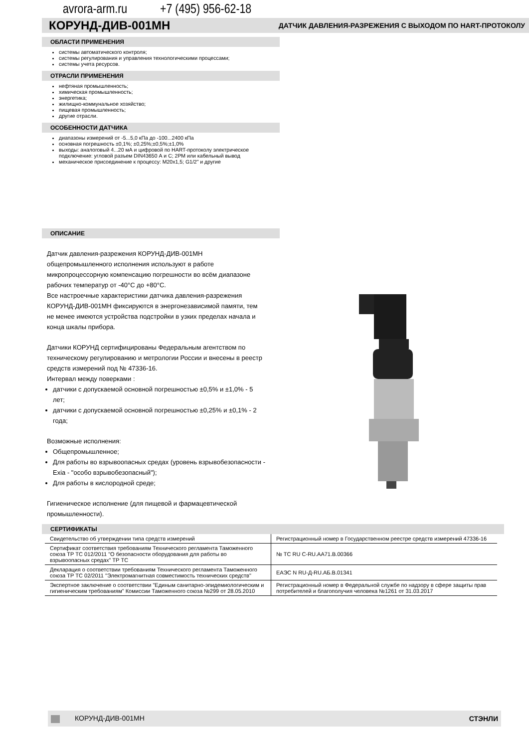avrora-arm.ru +7 (495) 956-62-18
КОРУНД-ДИВ-001МН ДАТЧИК ДАВЛЕНИЯ-РАЗРЕЖЕНИЯ С ВЫХОДОМ ПО HART-ПРОТОКОЛУ
ОБЛАСТИ ПРИМЕНЕНИЯ
системы автоматического контроля;
системы регулирования и управления технологическими процессами;
системы учета ресурсов.
ОТРАСЛИ ПРИМЕНЕНИЯ
нефтяная промышленность;
химическая промышленность;
энергетика;
жилищно-коммунальное хозяйство;
пищевая промышленность;
другие отрасли.
ОСОБЕННОСТИ ДАТЧИКА
диапазоны измерений от -5...5,0 кПа до -100...2400 кПа
основная погрешность ±0,1%; ±0,25%;±0,5%;±1,0%
выходы: аналоговый 4...20 мА и цифровой по HART-протоколу электрическое подключение: угловой разъем DIN43650 А и С; 2РМ или кабельный вывод
механическое присоединение к процессу: М20х1,5; G1/2" и другие
ОПИСАНИЕ
Датчик давления-разрежения КОРУНД-ДИВ-001МН общепромышленного исполнения используют в работе микропроцессорную компенсацию погрешности во всём диапазоне рабочих температур от -40°С до +80°С.
Все настроечные характеристики датчика давления-разрежения КОРУНД-ДИВ-001МН фиксируются в энергонезависимой памяти, тем не менее имеются устройства подстройки в узких пределах начала и конца шкалы прибора.
Датчики КОРУНД сертифицированы Федеральным агентством по техническому регулированию и метрологии России и внесены в реестр средств измерений под № 47336-16.
Интервал между поверками :
датчики с допускаемой основной погрешностью ±0,5% и ±1,0% - 5 лет;
датчики с допускаемой основной погрешностью ±0,25% и ±0,1% - 2 года;
Возможные исполнения:
Общепромышленное;
Для работы во взрывоопасных средах (уровень взрывобезопасности - Exia - "особо взрывобезопасный");
Для работы в кислородной среде;
Гигиеническое исполнение (для пищевой и фармацевтической промышленности).
СЕРТИФИКАТЫ
| Свидетельство об утверждении типа средств измерений | Регистрационный номер в Государственном реестре средств измерений 47336-16 |
| Сертификат соответствия требованиям Технического регламента Таможенного союза ТР ТС 012/2011 "О безопасности оборудования для работы во взрывоопасных средах" ТР ТС | № ТС RU C-RU.AA71.B.00366 |
| Декларация о соответствии требованиям Технического регламента Таможенного союза ТР ТС 02/2011 "Электромагнитная совместимость технических средств" | ЕАЭС N RU-Д-RU.АБ.В.01341 |
| Экспертное заключение о соответствии "Единым санитарно-эпидемиологическим и гигиеническим требованиям" Комиссии Таможенного союза №299 от 28.05.2010 | Регистрационный номер в Федеральной службе по надзору в сфере защиты прав потребителей и благополучия человека №1261 от 31.03.2017 |
КОРУНД-ДИВ-001МН СТЭНЛИ